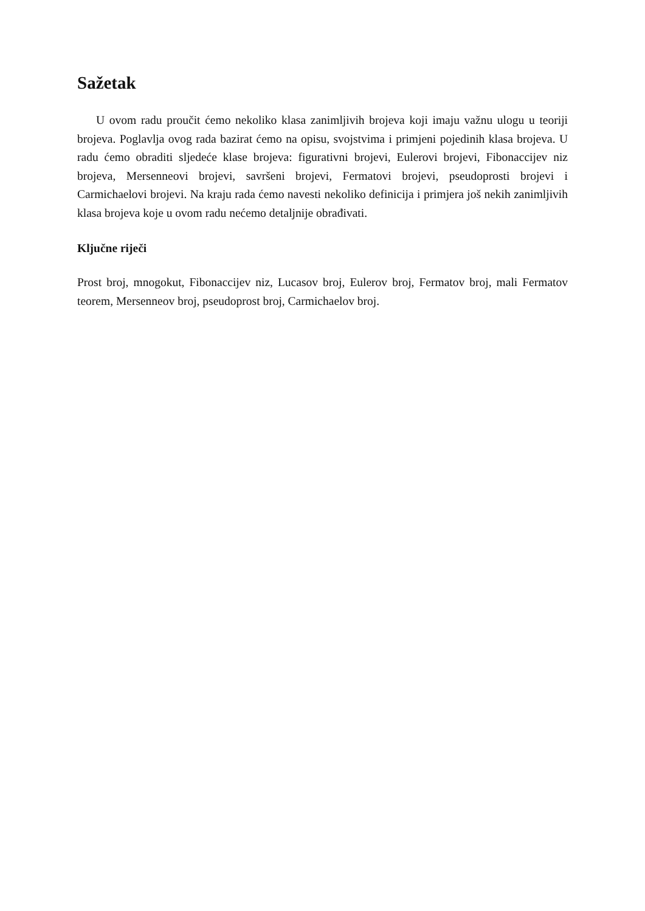Sažetak
U ovom radu proučit ćemo nekoliko klasa zanimljivih brojeva koji imaju važnu ulogu u teoriji brojeva. Poglavlja ovog rada bazirat ćemo na opisu, svojstvima i primjeni pojedinih klasa brojeva. U radu ćemo obraditi sljedeće klase brojeva: figurativni brojevi, Eulerovi brojevi, Fibonaccijev niz brojeva, Mersenneovi brojevi, savršeni brojevi, Fermatovi brojevi, pseudoprosti brojevi i Carmichaelovi brojevi. Na kraju rada ćemo navesti nekoliko definicija i primjera još nekih zanimljivih klasa brojeva koje u ovom radu nećemo detaljnije obrađivati.
Ključne riječi
Prost broj, mnogokut, Fibonaccijev niz, Lucasov broj, Eulerov broj, Fermatov broj, mali Fermatov teorem, Mersenneov broj, pseudoprost broj, Carmichaelov broj.